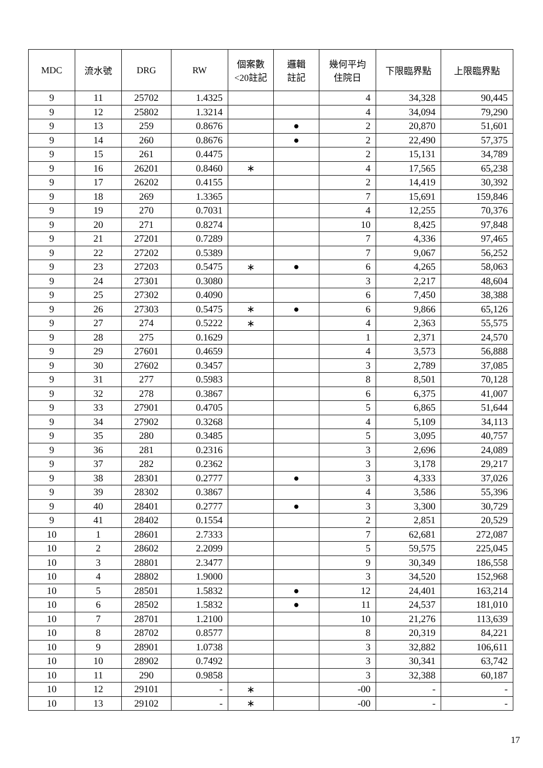| MDC | 流水號 | DRG | RW | 個案數 <20註記 | 邏輯 註記 | 幾何平均 住院日 | 下限臨界點 | 上限臨界點 |
| --- | --- | --- | --- | --- | --- | --- | --- | --- |
| 9 | 11 | 25702 | 1.4325 | | | 4 | 34,328 | 90,445 |
| 9 | 12 | 25802 | 1.3214 | | | 4 | 34,094 | 79,290 |
| 9 | 13 | 259 | 0.8676 | | ● | 2 | 20,870 | 51,601 |
| 9 | 14 | 260 | 0.8676 | | ● | 2 | 22,490 | 57,375 |
| 9 | 15 | 261 | 0.4475 | | | 2 | 15,131 | 34,789 |
| 9 | 16 | 26201 | 0.8460 | ∗ | | 4 | 17,565 | 65,238 |
| 9 | 17 | 26202 | 0.4155 | | | 2 | 14,419 | 30,392 |
| 9 | 18 | 269 | 1.3365 | | | 7 | 15,691 | 159,846 |
| 9 | 19 | 270 | 0.7031 | | | 4 | 12,255 | 70,376 |
| 9 | 20 | 271 | 0.8274 | | | 10 | 8,425 | 97,848 |
| 9 | 21 | 27201 | 0.7289 | | | 7 | 4,336 | 97,465 |
| 9 | 22 | 27202 | 0.5389 | | | 7 | 9,067 | 56,252 |
| 9 | 23 | 27203 | 0.5475 | ∗ | ● | 6 | 4,265 | 58,063 |
| 9 | 24 | 27301 | 0.3080 | | | 3 | 2,217 | 48,604 |
| 9 | 25 | 27302 | 0.4090 | | | 6 | 7,450 | 38,388 |
| 9 | 26 | 27303 | 0.5475 | ∗ | ● | 6 | 9,866 | 65,126 |
| 9 | 27 | 274 | 0.5222 | ∗ | | 4 | 2,363 | 55,575 |
| 9 | 28 | 275 | 0.1629 | | | 1 | 2,371 | 24,570 |
| 9 | 29 | 27601 | 0.4659 | | | 4 | 3,573 | 56,888 |
| 9 | 30 | 27602 | 0.3457 | | | 3 | 2,789 | 37,085 |
| 9 | 31 | 277 | 0.5983 | | | 8 | 8,501 | 70,128 |
| 9 | 32 | 278 | 0.3867 | | | 6 | 6,375 | 41,007 |
| 9 | 33 | 27901 | 0.4705 | | | 5 | 6,865 | 51,644 |
| 9 | 34 | 27902 | 0.3268 | | | 4 | 5,109 | 34,113 |
| 9 | 35 | 280 | 0.3485 | | | 5 | 3,095 | 40,757 |
| 9 | 36 | 281 | 0.2316 | | | 3 | 2,696 | 24,089 |
| 9 | 37 | 282 | 0.2362 | | | 3 | 3,178 | 29,217 |
| 9 | 38 | 28301 | 0.2777 | | ● | 3 | 4,333 | 37,026 |
| 9 | 39 | 28302 | 0.3867 | | | 4 | 3,586 | 55,396 |
| 9 | 40 | 28401 | 0.2777 | | ● | 3 | 3,300 | 30,729 |
| 9 | 41 | 28402 | 0.1554 | | | 2 | 2,851 | 20,529 |
| 10 | 1 | 28601 | 2.7333 | | | 7 | 62,681 | 272,087 |
| 10 | 2 | 28602 | 2.2099 | | | 5 | 59,575 | 225,045 |
| 10 | 3 | 28801 | 2.3477 | | | 9 | 30,349 | 186,558 |
| 10 | 4 | 28802 | 1.9000 | | | 3 | 34,520 | 152,968 |
| 10 | 5 | 28501 | 1.5832 | | ● | 12 | 24,401 | 163,214 |
| 10 | 6 | 28502 | 1.5832 | | ● | 11 | 24,537 | 181,010 |
| 10 | 7 | 28701 | 1.2100 | | | 10 | 21,276 | 113,639 |
| 10 | 8 | 28702 | 0.8577 | | | 8 | 20,319 | 84,221 |
| 10 | 9 | 28901 | 1.0738 | | | 3 | 32,882 | 106,611 |
| 10 | 10 | 28902 | 0.7492 | | | 3 | 30,341 | 63,742 |
| 10 | 11 | 290 | 0.9858 | | | 3 | 32,388 | 60,187 |
| 10 | 12 | 29101 | - | ∗ | | -00 | - | - |
| 10 | 13 | 29102 | - | ∗ | | -00 | - | - |
17